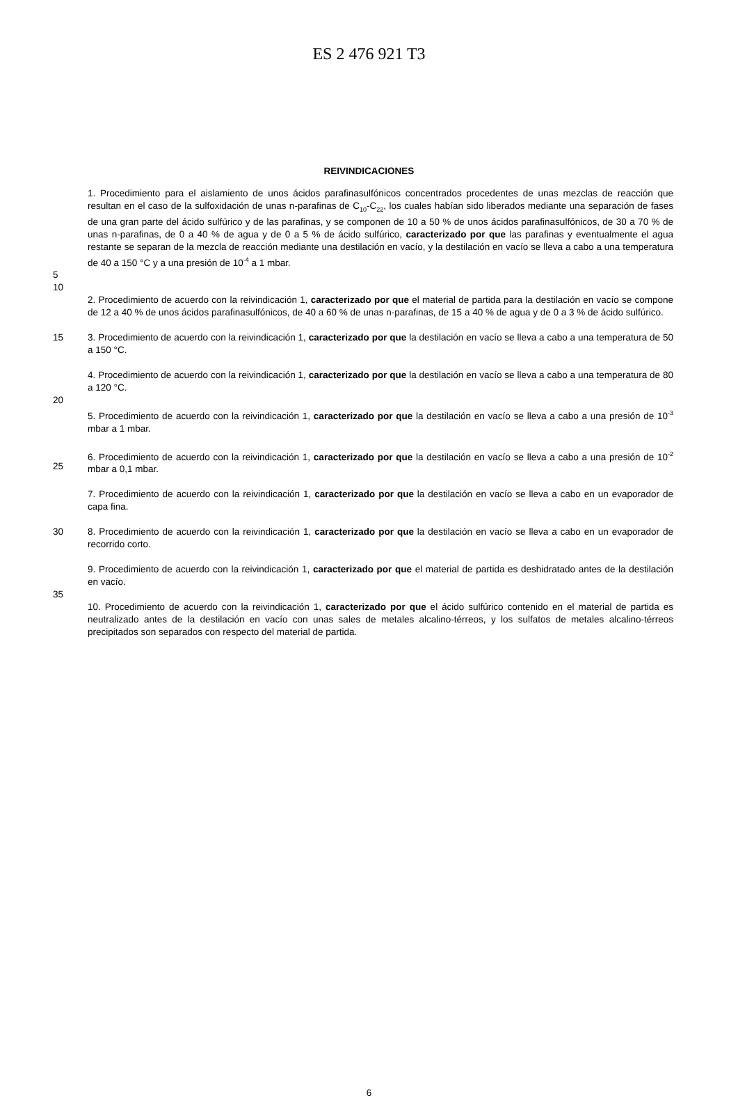ES 2 476 921 T3
REIVINDICACIONES
1. Procedimiento para el aislamiento de unos ácidos parafinasulfónicos concentrados procedentes de unas mezclas de reacción que resultan en el caso de la sulfoxidación de unas n-parafinas de C<sub>10</sub>-C<sub>22</sub>, los cuales habían sido liberados mediante una separación de fases de una gran parte del ácido sulfúrico y de las parafinas, y se componen de 10 a 50 % de unos ácidos parafinasulfónicos, de 30 a 70 % de unas n-parafinas, de 0 a 40 % de agua y de 0 a 5 % de ácido sulfúrico, caracterizado por que las parafinas y eventualmente el agua restante se separan de la mezcla de reacción mediante una destilación en vacío, y la destilación en vacío se lleva a cabo a una temperatura de 40 a 150 °C y a una presión de 10<sup>-4</sup> a 1 mbar.
5
10
2. Procedimiento de acuerdo con la reivindicación 1, caracterizado por que el material de partida para la destilación en vacío se compone de 12 a 40 % de unos ácidos parafinasulfónicos, de 40 a 60 % de unas n-parafinas, de 15 a 40 % de agua y de 0 a 3 % de ácido sulfúrico.
15 3. Procedimiento de acuerdo con la reivindicación 1, caracterizado por que la destilación en vacío se lleva a cabo a una temperatura de 50 a 150 °C.
4. Procedimiento de acuerdo con la reivindicación 1, caracterizado por que la destilación en vacío se lleva a cabo a una temperatura de 80 a 120 °C.
20
5. Procedimiento de acuerdo con la reivindicación 1, caracterizado por que la destilación en vacío se lleva a cabo a una presión de 10<sup>-3</sup> mbar a 1 mbar.
25 6. Procedimiento de acuerdo con la reivindicación 1, caracterizado por que la destilación en vacío se lleva a cabo a una presión de 10<sup>-2</sup> mbar a 0,1 mbar.
7. Procedimiento de acuerdo con la reivindicación 1, caracterizado por que la destilación en vacío se lleva a cabo en un evaporador de capa fina.
30 8. Procedimiento de acuerdo con la reivindicación 1, caracterizado por que la destilación en vacío se lleva a cabo en un evaporador de recorrido corto.
9. Procedimiento de acuerdo con la reivindicación 1, caracterizado por que el material de partida es deshidratado antes de la destilación en vacío.
35
10. Procedimiento de acuerdo con la reivindicación 1, caracterizado por que el ácido sulfúrico contenido en el material de partida es neutralizado antes de la destilación en vacío con unas sales de metales alcalino-térreos, y los sulfatos de metales alcalino-térreos precipitados son separados con respecto del material de partida.
6